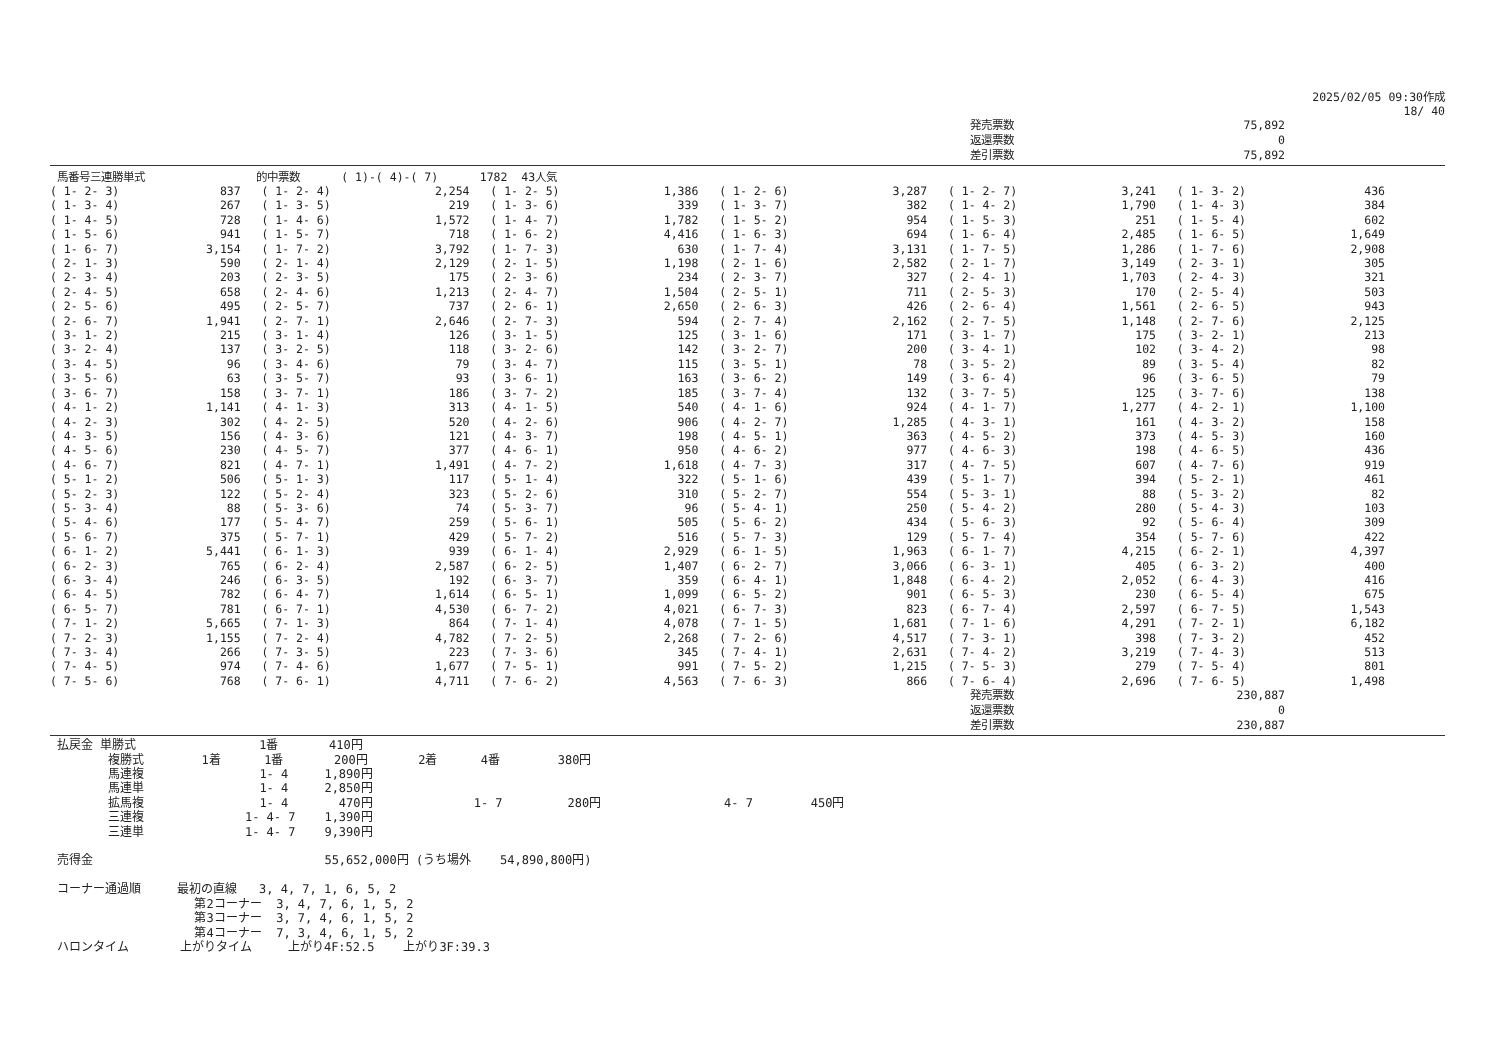2025/02/05 09:30作成
18/ 40
| | 発売票数 | 75,892 | |
| | 返還票数 | 0 | |
| | 差引票数 | 75,892 | |
馬番号三連勝単式 的中票数 ( 1)-( 4)-( 7) 1782 43人気
| ( 1- 2- 3) | 837 | ( 1- 2- 4) | 2,254 | ( 1- 2- 5) | 1,386 | ( 1- 2- 6) | 3,287 | ( 1- 2- 7) | 3,241 | ( 1- 3- 2) | 436 | |
| ( 1- 3- 4) | 267 | ( 1- 3- 5) | 219 | ( 1- 3- 6) | 339 | ( 1- 3- 7) | 382 | ( 1- 4- 2) | 1,790 | ( 1- 4- 3) | 384 | |
| ( 1- 4- 5) | 728 | ( 1- 4- 6) | 1,572 | ( 1- 4- 7) | 1,782 | ( 1- 5- 2) | 954 | ( 1- 5- 3) | 251 | ( 1- 5- 4) | 602 | |
| ( 1- 5- 6) | 941 | ( 1- 5- 7) | 718 | ( 1- 6- 2) | 4,416 | ( 1- 6- 3) | 694 | ( 1- 6- 4) | 2,485 | ( 1- 6- 5) | 1,649 | |
| ( 1- 6- 7) | 3,154 | ( 1- 7- 2) | 3,792 | ( 1- 7- 3) | 630 | ( 1- 7- 4) | 3,131 | ( 1- 7- 5) | 1,286 | ( 1- 7- 6) | 2,908 | |
| ( 2- 1- 3) | 590 | ( 2- 1- 4) | 2,129 | ( 2- 1- 5) | 1,198 | ( 2- 1- 6) | 2,582 | ( 2- 1- 7) | 3,149 | ( 2- 3- 1) | 305 | |
| ( 2- 3- 4) | 203 | ( 2- 3- 5) | 175 | ( 2- 3- 6) | 234 | ( 2- 3- 7) | 327 | ( 2- 4- 1) | 1,703 | ( 2- 4- 3) | 321 | |
| ( 2- 4- 5) | 658 | ( 2- 4- 6) | 1,213 | ( 2- 4- 7) | 1,504 | ( 2- 5- 1) | 711 | ( 2- 5- 3) | 170 | ( 2- 5- 4) | 503 | |
| ( 2- 5- 6) | 495 | ( 2- 5- 7) | 737 | ( 2- 6- 1) | 2,650 | ( 2- 6- 3) | 426 | ( 2- 6- 4) | 1,561 | ( 2- 6- 5) | 943 | |
| ( 2- 6- 7) | 1,941 | ( 2- 7- 1) | 2,646 | ( 2- 7- 3) | 594 | ( 2- 7- 4) | 2,162 | ( 2- 7- 5) | 1,148 | ( 2- 7- 6) | 2,125 | |
| ( 3- 1- 2) | 215 | ( 3- 1- 4) | 126 | ( 3- 1- 5) | 125 | ( 3- 1- 6) | 171 | ( 3- 1- 7) | 175 | ( 3- 2- 1) | 213 | |
| ( 3- 2- 4) | 137 | ( 3- 2- 5) | 118 | ( 3- 2- 6) | 142 | ( 3- 2- 7) | 200 | ( 3- 4- 1) | 102 | ( 3- 4- 2) | 98 | |
| ( 3- 4- 5) | 96 | ( 3- 4- 6) | 79 | ( 3- 4- 7) | 115 | ( 3- 5- 1) | 78 | ( 3- 5- 2) | 89 | ( 3- 5- 4) | 82 | |
| ( 3- 5- 6) | 63 | ( 3- 5- 7) | 93 | ( 3- 6- 1) | 163 | ( 3- 6- 2) | 149 | ( 3- 6- 4) | 96 | ( 3- 6- 5) | 79 | |
| ( 3- 6- 7) | 158 | ( 3- 7- 1) | 186 | ( 3- 7- 2) | 185 | ( 3- 7- 4) | 132 | ( 3- 7- 5) | 125 | ( 3- 7- 6) | 138 | |
| ( 4- 1- 2) | 1,141 | ( 4- 1- 3) | 313 | ( 4- 1- 5) | 540 | ( 4- 1- 6) | 924 | ( 4- 1- 7) | 1,277 | ( 4- 2- 1) | 1,100 | |
| ( 4- 2- 3) | 302 | ( 4- 2- 5) | 520 | ( 4- 2- 6) | 906 | ( 4- 2- 7) | 1,285 | ( 4- 3- 1) | 161 | ( 4- 3- 2) | 158 | |
| ( 4- 3- 5) | 156 | ( 4- 3- 6) | 121 | ( 4- 3- 7) | 198 | ( 4- 5- 1) | 363 | ( 4- 5- 2) | 373 | ( 4- 5- 3) | 160 | |
| ( 4- 5- 6) | 230 | ( 4- 5- 7) | 377 | ( 4- 6- 1) | 950 | ( 4- 6- 2) | 977 | ( 4- 6- 3) | 198 | ( 4- 6- 5) | 436 | |
| ( 4- 6- 7) | 821 | ( 4- 7- 1) | 1,491 | ( 4- 7- 2) | 1,618 | ( 4- 7- 3) | 317 | ( 4- 7- 5) | 607 | ( 4- 7- 6) | 919 | |
| ( 5- 1- 2) | 506 | ( 5- 1- 3) | 117 | ( 5- 1- 4) | 322 | ( 5- 1- 6) | 439 | ( 5- 1- 7) | 394 | ( 5- 2- 1) | 461 | |
| ( 5- 2- 3) | 122 | ( 5- 2- 4) | 323 | ( 5- 2- 6) | 310 | ( 5- 2- 7) | 554 | ( 5- 3- 1) | 88 | ( 5- 3- 2) | 82 | |
| ( 5- 3- 4) | 88 | ( 5- 3- 6) | 74 | ( 5- 3- 7) | 96 | ( 5- 4- 1) | 250 | ( 5- 4- 2) | 280 | ( 5- 4- 3) | 103 | |
| ( 5- 4- 6) | 177 | ( 5- 4- 7) | 259 | ( 5- 6- 1) | 505 | ( 5- 6- 2) | 434 | ( 5- 6- 3) | 92 | ( 5- 6- 4) | 309 | |
| ( 5- 6- 7) | 375 | ( 5- 7- 1) | 429 | ( 5- 7- 2) | 516 | ( 5- 7- 3) | 129 | ( 5- 7- 4) | 354 | ( 5- 7- 6) | 422 | |
| ( 6- 1- 2) | 5,441 | ( 6- 1- 3) | 939 | ( 6- 1- 4) | 2,929 | ( 6- 1- 5) | 1,963 | ( 6- 1- 7) | 4,215 | ( 6- 2- 1) | 4,397 | |
| ( 6- 2- 3) | 765 | ( 6- 2- 4) | 2,587 | ( 6- 2- 5) | 1,407 | ( 6- 2- 7) | 3,066 | ( 6- 3- 1) | 405 | ( 6- 3- 2) | 400 | |
| ( 6- 3- 4) | 246 | ( 6- 3- 5) | 192 | ( 6- 3- 7) | 359 | ( 6- 4- 1) | 1,848 | ( 6- 4- 2) | 2,052 | ( 6- 4- 3) | 416 | |
| ( 6- 4- 5) | 782 | ( 6- 4- 7) | 1,614 | ( 6- 5- 1) | 1,099 | ( 6- 5- 2) | 901 | ( 6- 5- 3) | 230 | ( 6- 5- 4) | 675 | |
| ( 6- 5- 7) | 781 | ( 6- 7- 1) | 4,530 | ( 6- 7- 2) | 4,021 | ( 6- 7- 3) | 823 | ( 6- 7- 4) | 2,597 | ( 6- 7- 5) | 1,543 | |
| ( 7- 1- 2) | 5,665 | ( 7- 1- 3) | 864 | ( 7- 1- 4) | 4,078 | ( 7- 1- 5) | 1,681 | ( 7- 1- 6) | 4,291 | ( 7- 2- 1) | 6,182 | |
| ( 7- 2- 3) | 1,155 | ( 7- 2- 4) | 4,782 | ( 7- 2- 5) | 2,268 | ( 7- 2- 6) | 4,517 | ( 7- 3- 1) | 398 | ( 7- 3- 2) | 452 | |
| ( 7- 3- 4) | 266 | ( 7- 3- 5) | 223 | ( 7- 3- 6) | 345 | ( 7- 4- 1) | 2,631 | ( 7- 4- 2) | 3,219 | ( 7- 4- 3) | 513 | |
| ( 7- 4- 5) | 974 | ( 7- 4- 6) | 1,677 | ( 7- 5- 1) | 991 | ( 7- 5- 2) | 1,215 | ( 7- 5- 3) | 279 | ( 7- 5- 4) | 801 | |
| ( 7- 5- 6) | 768 | ( 7- 6- 1) | 4,711 | ( 7- 6- 2) | 4,563 | ( 7- 6- 3) | 866 | ( 7- 6- 4) | 2,696 | ( 7- 6- 5) | 1,498 | |
| | 発売票数 | 230,887 | |
| | 返還票数 | 0 | |
| | 差引票数 | 230,887 | |
払戻金 単勝式 1番 410円 複勝式 1着 1番 200円 2着 4番 380円 馬連複 1- 4 1,890円 馬連単 1- 4 2,850円 拡馬複 1- 4 470円 1- 7 280円 4- 7 450円 三連複 1- 4- 7 1,390円 三連単 1- 4- 7 9,390円 売得金 55,652,000円 (うち場外 54,890,800円) コーナー通過順 最初の直線 3, 4, 7, 1, 6, 5, 2 第2コーナー 3, 4, 7, 6, 1, 5, 2 第3コーナー 3, 7, 4, 6, 1, 5, 2 第4コーナー 7, 3, 4, 6, 1, 5, 2 ハロンタイム 上がりタイム 上がり4F:52.5 上がり3F:39.3